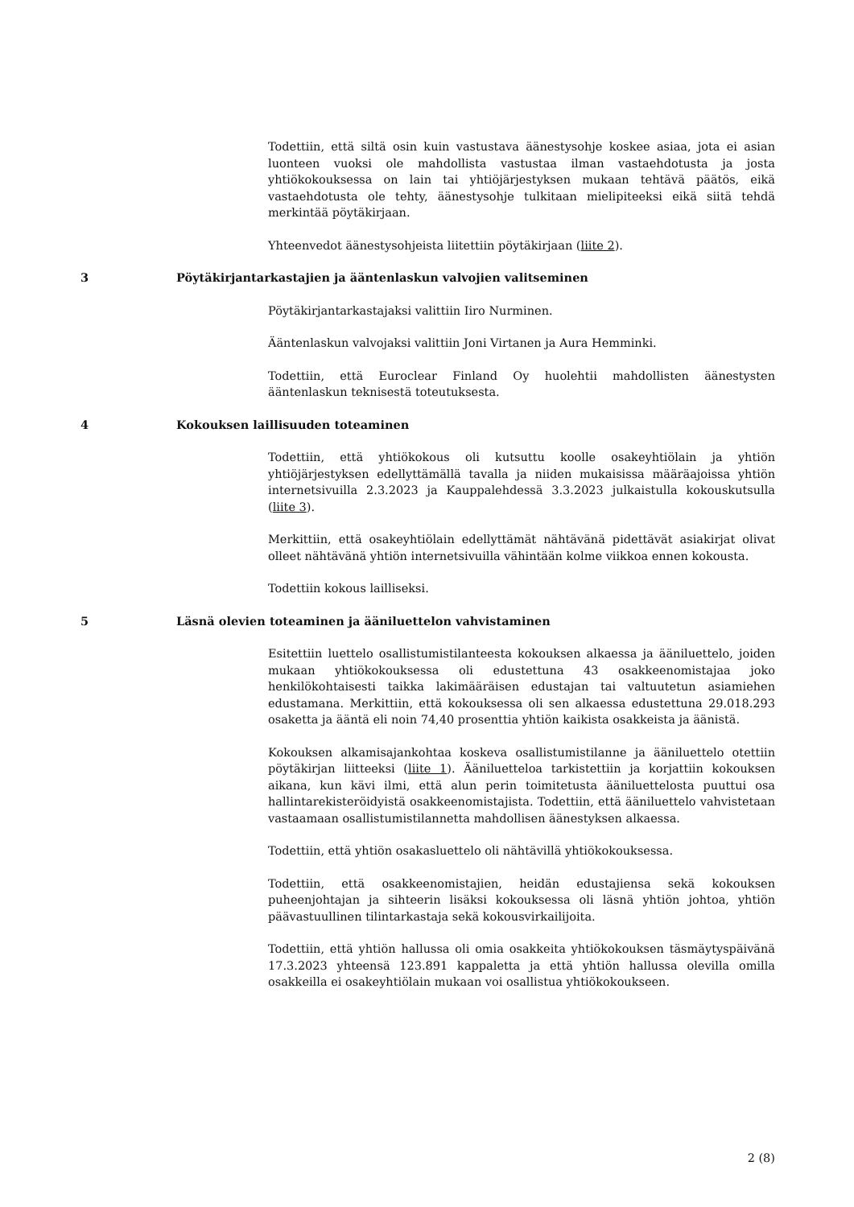Todettiin, että siltä osin kuin vastustava äänestysohje koskee asiaa, jota ei asian luonteen vuoksi ole mahdollista vastustaa ilman vastaehdotusta ja josta yhtiökokouksessa on lain tai yhtiöjärjestyksen mukaan tehtävä päätös, eikä vastaehdotusta ole tehty, äänestysohje tulkitaan mielipiteeksi eikä siitä tehdä merkintää pöytäkirjaan.
Yhteenvedot äänestysohjeista liitettiin pöytäkirjaan (liite 2).
3 Pöytäkirjantarkastajien ja ääntenlaskun valvojien valitseminen
Pöytäkirjantarkastajaksi valittiin Iiro Nurminen.
Ääntenlaskun valvojaksi valittiin Joni Virtanen ja Aura Hemminki.
Todettiin, että Euroclear Finland Oy huolehtii mahdollisten äänestysten ääntenlaskun teknisestä toteutuksesta.
4 Kokouksen laillisuuden toteaminen
Todettiin, että yhtiökokous oli kutsuttu koolle osakeyhtiölain ja yhtiön yhtiöjärjestyksen edellyttämällä tavalla ja niiden mukaisissa määräajoissa yhtiön internetsivuilla 2.3.2023 ja Kauppalehdessä 3.3.2023 julkaistulla kokouskutsulla (liite 3).
Merkittiin, että osakeyhtiölain edellyttämät nähtävänä pidettävät asiakirjat olivat olleet nähtävänä yhtiön internetsivuilla vähintään kolme viikkoa ennen kokousta.
Todettiin kokous lailliseksi.
5 Läsnä olevien toteaminen ja ääniluettelon vahvistaminen
Esitettiin luettelo osallistumistilanteesta kokouksen alkaessa ja ääniluettelo, joiden mukaan yhtiökokouksessa oli edustettuna 43 osakkeenomistajaa joko henkilökohtaisesti taikka lakimääräisen edustajan tai valtuutetun asiamiehen edustamana. Merkittiin, että kokouksessa oli sen alkaessa edustettuna 29.018.293 osaketta ja ääntä eli noin 74,40 prosenttia yhtiön kaikista osakkeista ja äänistä.
Kokouksen alkamisajankohtaa koskeva osallistumistilanne ja ääniluettelo otettiin pöytäkirjan liitteeksi (liite 1). Ääniluetteloa tarkistettiin ja korjattiin kokouksen aikana, kun kävi ilmi, että alun perin toimitetusta ääniluettelosta puuttui osa hallintarekisteröidyistä osakkeenomistajista. Todettiin, että ääniluettelo vahvistetaan vastaamaan osallistumistilannetta mahdollisen äänestyksen alkaessa.
Todettiin, että yhtiön osakasluettelo oli nähtävillä yhtiökokouksessa.
Todettiin, että osakkeenomistajien, heidän edustajiensa sekä kokouksen puheenjohtajan ja sihteerin lisäksi kokouksessa oli läsnä yhtiön johtoa, yhtiön päävastuullinen tilintarkastaja sekä kokousvirkailijoita.
Todettiin, että yhtiön hallussa oli omia osakkeita yhtiökokouksen täsmäytyspäivänä 17.3.2023 yhteensä 123.891 kappaletta ja että yhtiön hallussa olevilla omilla osakkeilla ei osakeyhtiölain mukaan voi osallistua yhtiökokoukseen.
2 (8)